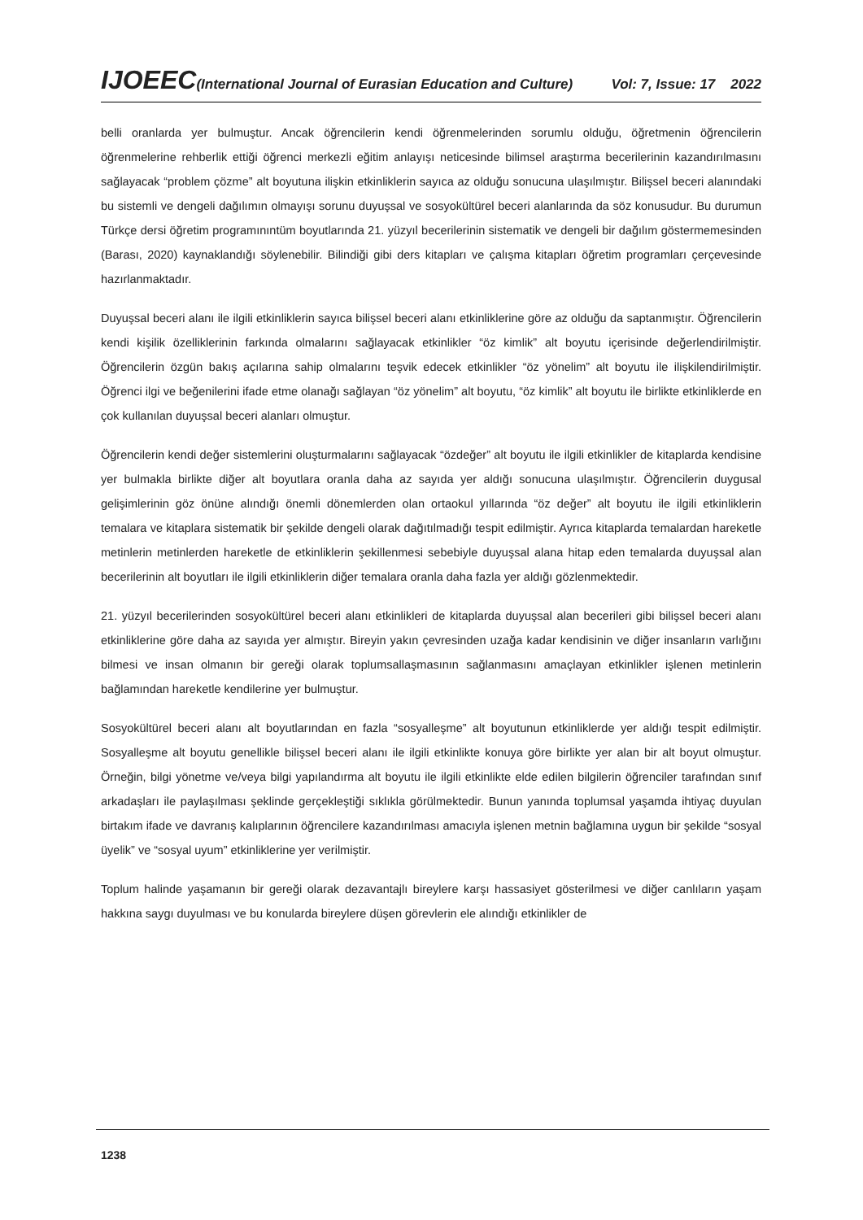IJOEEC(International Journal of Eurasian Education and Culture) Vol: 7, Issue: 17 2022
belli oranlarda yer bulmuştur. Ancak öğrencilerin kendi öğrenmelerinden sorumlu olduğu, öğretmenin öğrencilerin öğrenmelerine rehberlik ettiği öğrenci merkezli eğitim anlayışı neticesinde bilimsel araştırma becerilerinin kazandırılmasını sağlayacak “problem çözme” alt boyutuna ilişkin etkinliklerin sayıca az olduğu sonucuna ulaşılmıştır. Bilişsel beceri alanındaki bu sistemli ve dengeli dağılımın olmayışı sorunu duyuşsal ve sosyokültürel beceri alanlarında da söz konusudur. Bu durumun Türkçe dersi öğretim programınıntüm boyutlarında 21. yüzyıl becerilerinin sistematik ve dengeli bir dağılım göstermemesinden (Barası, 2020) kaynaklandığı söylenebilir. Bilindiği gibi ders kitapları ve çalışma kitapları öğretim programları çerçevesinde hazırlanmaktadır.
Duyuşsal beceri alanı ile ilgili etkinliklerin sayıca bilişsel beceri alanı etkinliklerine göre az olduğu da saptanmıştır. Öğrencilerin kendi kişilik özelliklerinin farkında olmalarını sağlayacak etkinlikler “öz kimlik” alt boyutu içerisinde değerlendirilmiştir. Öğrencilerin özgün bakış açılarına sahip olmalarını teşvik edecek etkinlikler “öz yönelim” alt boyutu ile ilişkilendirilmiştir. Öğrenci ilgi ve beğenilerini ifade etme olanağı sağlayan “öz yönelim” alt boyutu, “öz kimlik” alt boyutu ile birlikte etkinliklerde en çok kullanılan duyuşsal beceri alanları olmuştur.
Öğrencilerin kendi değer sistemlerini oluşturmalarını sağlayacak “özdeğer” alt boyutu ile ilgili etkinlikler de kitaplarda kendisine yer bulmakla birlikte diğer alt boyutlara oranla daha az sayıda yer aldığı sonucuna ulaşılmıştır. Öğrencilerin duygusal gelişimlerinin göz önüne alındığı önemli dönemlerden olan ortaokul yıllarında “öz değer” alt boyutu ile ilgili etkinliklerin temalara ve kitaplara sistematik bir şekilde dengeli olarak dağıtılmadığı tespit edilmiştir. Ayrıca kitaplarda temalardan hareketle metinlerin metinlerden hareketle de etkinliklerin şekillenmesi sebebiyle duyuşsal alana hitap eden temalarda duyuşsal alan becerilerinin alt boyutları ile ilgili etkinliklerin diğer temalara oranla daha fazla yer aldığı gözlenmektedir.
21. yüzyıl becerilerinden sosyokültürel beceri alanı etkinlikleri de kitaplarda duyuşsal alan becerileri gibi bilişsel beceri alanı etkinliklerine göre daha az sayıda yer almıştır. Bireyin yakın çevresinden uzağa kadar kendisinin ve diğer insanların varlığını bilmesi ve insan olmanın bir gereği olarak toplumsallaşmasının sağlanmasını amaçlayan etkinlikler işlenen metinlerin bağlamından hareketle kendilerine yer bulmuştur.
Sosyokültürel beceri alanı alt boyutlarından en fazla “sosyalleşme” alt boyutunun etkinliklerde yer aldığı tespit edilmiştir. Sosyalleşme alt boyutu genellikle bilişsel beceri alanı ile ilgili etkinlikte konuya göre birlikte yer alan bir alt boyut olmuştur. Örneğin, bilgi yönetme ve/veya bilgi yapılandırma alt boyutu ile ilgili etkinlikte elde edilen bilgilerin öğrenciler tarafından sınıf arkadaşları ile paylaşılması şeklinde gerçekleştiği sıklıkla görülmektedir. Bunun yanında toplumsal yaşamda ihtiyaç duyulan birtakım ifade ve davranış kalıplarının öğrencilere kazandırılması amacıyla işlenen metnin bağlamına uygun bir şekilde “sosyal üyelik” ve “sosyal uyum” etkinliklerine yer verilmiştir.
Toplum halinde yaşamanın bir gereği olarak dezavantajlı bireylere karşı hassasiyet gösterilmesi ve diğer canlıların yaşam hakkına saygı duyulması ve bu konularda bireylere düşen görevlerin ele alındığı etkinlikler de
1238